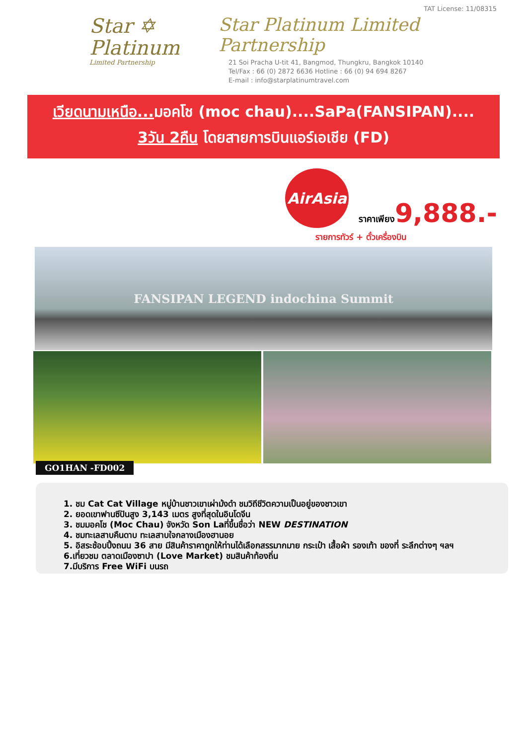Star ✡
Platinum
Limited Partnership
TAT License: 11/08315
Star Platinum Limited Partnership
21 Soi Pracha U-tit 41, Bangmod, Thungkru, Bangkok 10140
Tel/Fax : 66 (0) 2872 6636 Hotline : 66 (0) 94 694 8267
E-mail : info@starplatinumtravel.com
เวียดนามเหนือ... มอคโช (moc chau)....SaPa(FANSIPAN)....
3วัน 2คืน โดยสายการบินแอร์เอเชีย (FD)
AirAsia
ราคาเพียง9,888.-
รายการทัวร์ + ตั๋วเครื่องบิน
FANSIPAN LEGEND indochina Summit
GO1HAN -FD002
1. ชม Cat Cat Village หมู่บ้านชาวเขาเผ่าม้งดำ ชมวิถีชีวิตความเป็นอยู่ของชาวเขา
2. ยอดเขาฟานซีปันสูง 3,143 เมตร สูงที่สุดในอินโดจีน
3. ชมมอคโช (Moc Chau) จังหวัด Son Laที่ขึ้นชื่อว่า NEW DESTINATION
4. ชมทะเลสาบคืนดาบ ทะเลสาบใจกลางเมืองฮานอย
5. อิสระช้อบปิ้งถนน 36 สาย มีสินค้าราคาถูกให้ท่านได้เลือกสรรมากมาย กระเป๋า เสื้อผ้า รองเท้า ของที่ ระลึกต่างๆ ฯลฯ
6.เที่ยวชม ตลาดเมืองซาปา (Love Market) ชมสินค้าท้องถิ่น
7.มีบริการ Free WiFi บนรถ